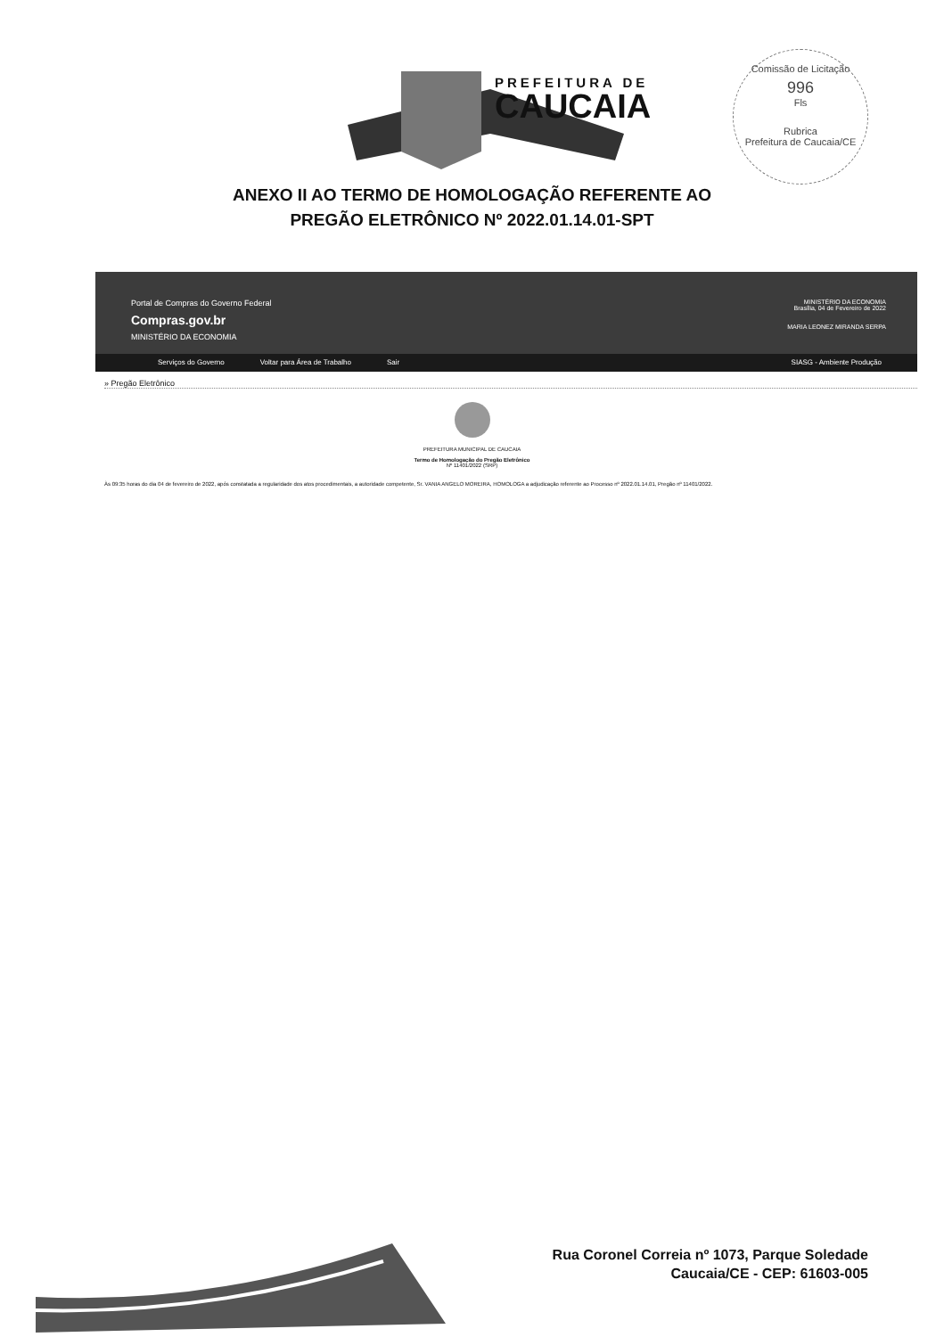PREFEITURA DE
CAUCAIA
Comissão de Licitação
996
Fls
Rubrica
Prefeitura de Caucaia/CE
ANEXO II AO TERMO DE HOMOLOGAÇÃO REFERENTE AO
PREGÃO ELETRÔNICO Nº 2022.01.14.01-SPT
Portal de Compras do Governo Federal
Compras.gov.br
MINISTÉRIO DA ECONOMIA
MINISTÉRIO DA ECONOMIA
Brasília, 04 de Fevereiro de 2022
MARIA LEONEZ MIRANDA SERPA
Serviços do Governo Voltar para Área de Trabalho Sair SIASG - Ambiente Produção
» Pregão Eletrônico
PREFEITURA MUNICIPAL DE CAUCAIA
Termo de Homologação do Pregão Eletrônico
Nº 11401/2022 (SRP)
Às 09:35 horas do dia 04 de fevereiro de 2022, após constatada a regularidade dos atos procedimentais, a autoridade competente, Sr. VANIA ANGELO MOREIRA, HOMOLOGA a adjudicação referente ao Processo nº 2022.01.14.01, Pregão nº 11401/2022.
Rua Coronel Correia nº 1073, Parque Soledade
Caucaia/CE - CEP: 61603-005